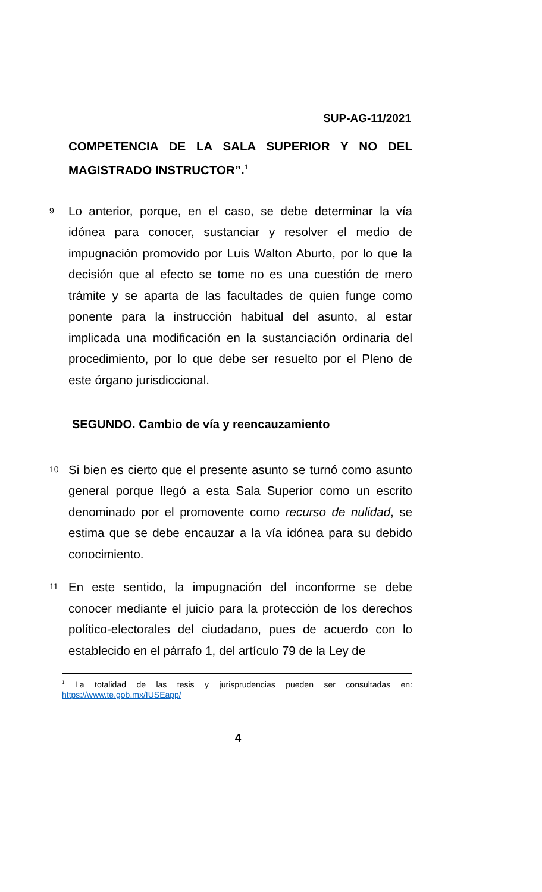SUP-AG-11/2021
COMPETENCIA DE LA SALA SUPERIOR Y NO DEL MAGISTRADO INSTRUCTOR”.<sup>1</sup>
9 Lo anterior, porque, en el caso, se debe determinar la vía idónea para conocer, sustanciar y resolver el medio de impugnación promovido por Luis Walton Aburto, por lo que la decisión que al efecto se tome no es una cuestión de mero trámite y se aparta de las facultades de quien funge como ponente para la instrucción habitual del asunto, al estar implicada una modificación en la sustanciación ordinaria del procedimiento, por lo que debe ser resuelto por el Pleno de este órgano jurisdiccional.
SEGUNDO. Cambio de vía y reencauzamiento
10 Si bien es cierto que el presente asunto se turnó como asunto general porque llegó a esta Sala Superior como un escrito denominado por el promovente como recurso de nulidad, se estima que se debe encauzar a la vía idónea para su debido conocimiento.
11 En este sentido, la impugnación del inconforme se debe conocer mediante el juicio para la protección de los derechos político-electorales del ciudadano, pues de acuerdo con lo establecido en el párrafo 1, del artículo 79 de la Ley de
<sup>1</sup> La totalidad de las tesis y jurisprudencias pueden ser consultadas en: https://www.te.gob.mx/IUSEapp/
4